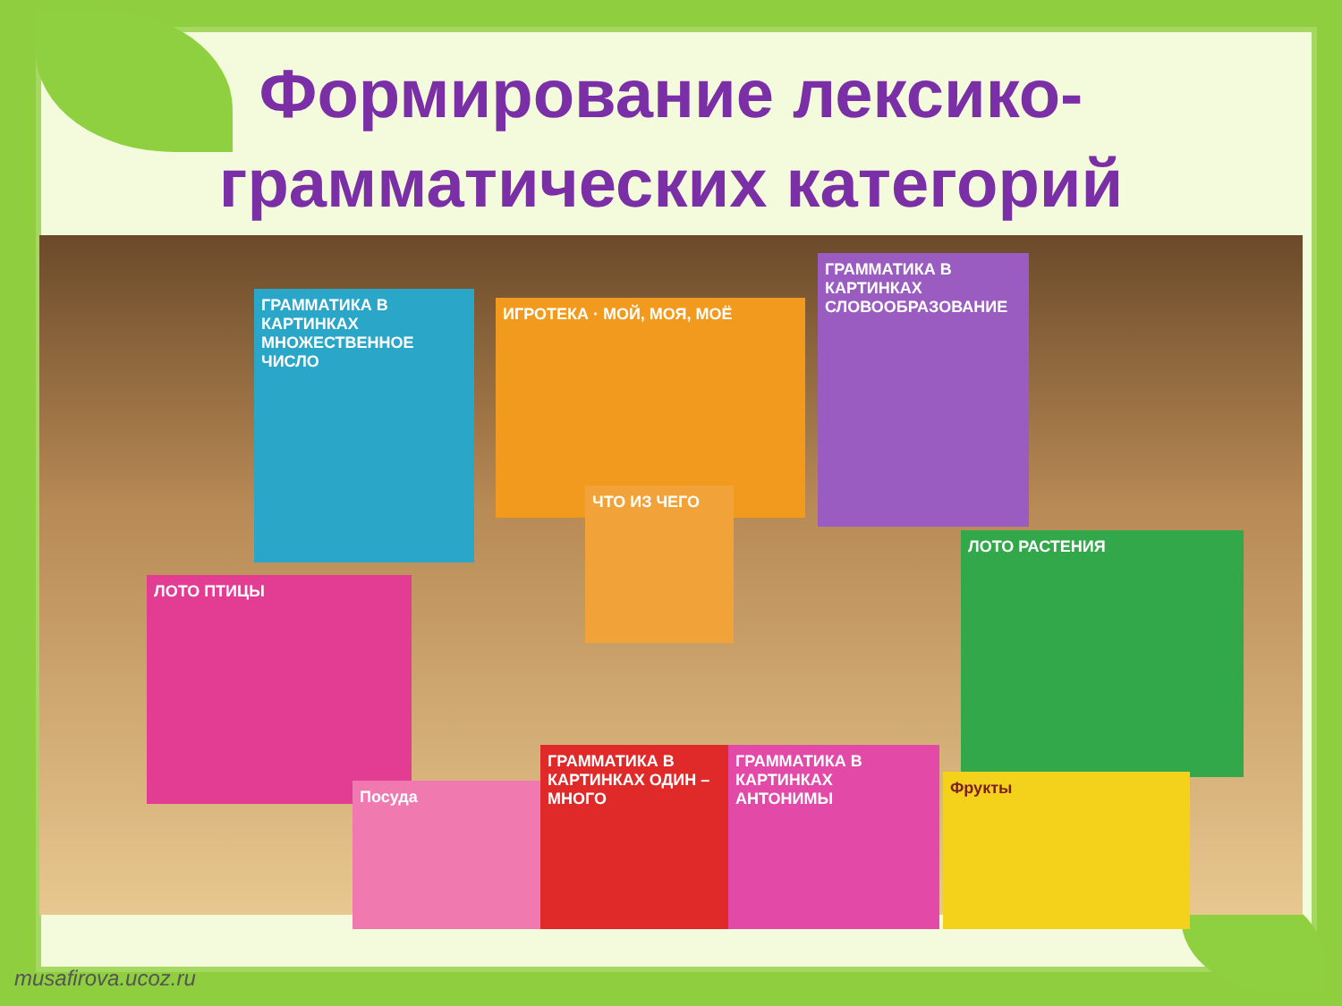Формирование лексико-
грамматических категорий
ГРАММАТИКА В КАРТИНКАХ МНОЖЕСТВЕННОЕ ЧИСЛО
ИГРОТЕКА · МОЙ, МОЯ, МОЁ
ГРАММАТИКА В КАРТИНКАХ СЛОВООБРАЗОВАНИЕ
ЧТО ИЗ ЧЕГО
ЛОТО ПТИЦЫ
ЛОТО РАСТЕНИЯ
Посуда
ГРАММАТИКА В КАРТИНКАХ ОДИН – МНОГО
ГРАММАТИКА В КАРТИНКАХ АНТОНИМЫ
Фрукты
musafirova.ucoz.ru